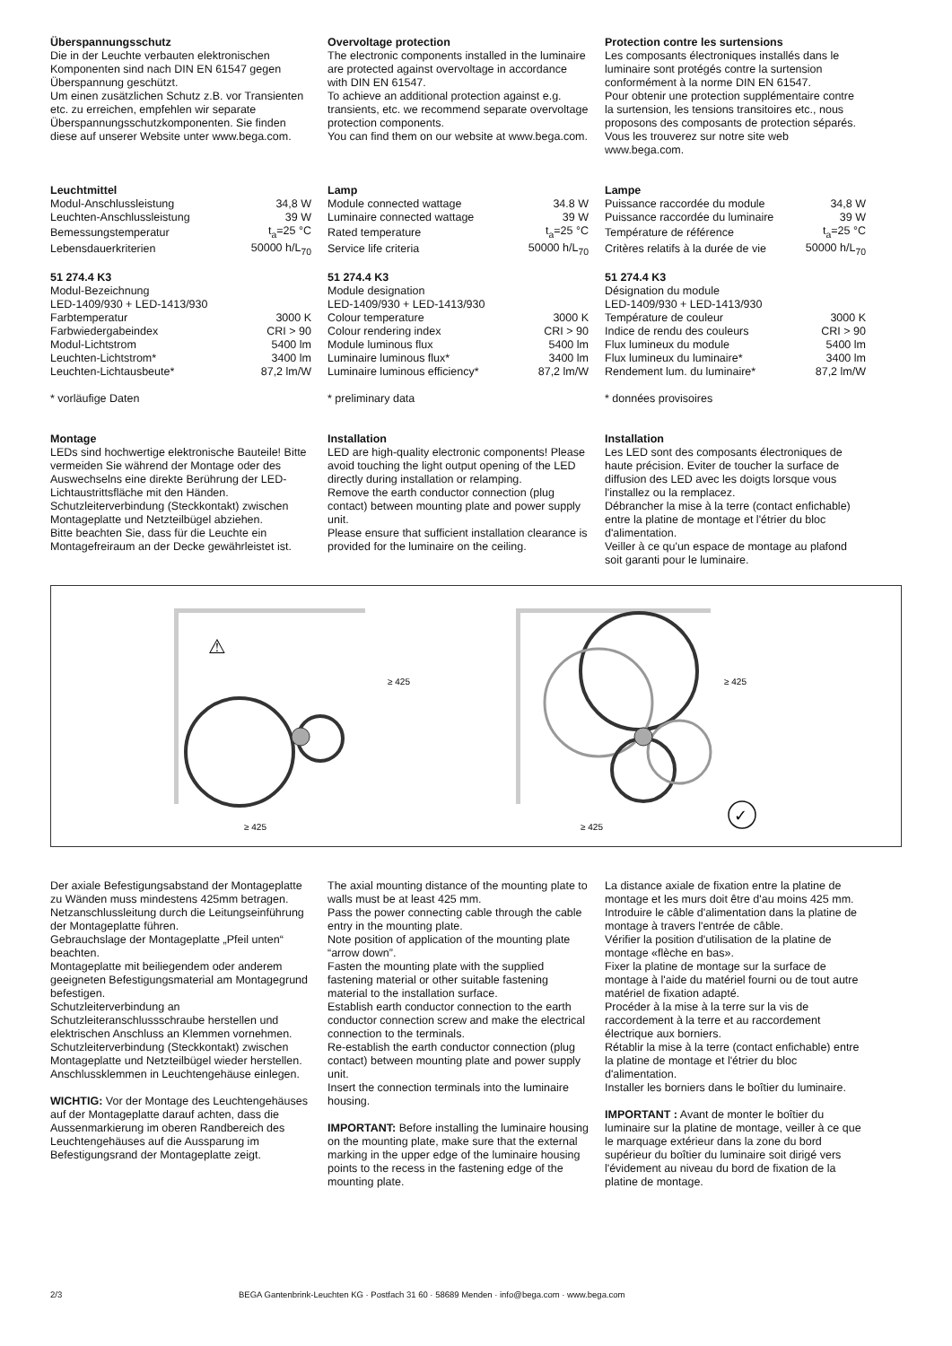Überspannungsschutz
Die in der Leuchte verbauten elektronischen Komponenten sind nach DIN EN 61547 gegen Überspannung geschützt.
Um einen zusätzlichen Schutz z.B. vor Transienten etc. zu erreichen, empfehlen wir separate Überspannungsschutzkomponenten. Sie finden diese auf unserer Website unter www.bega.com.
Overvoltage protection
The electronic components installed in the luminaire are protected against overvoltage in accordance with DIN EN 61547.
To achieve an additional protection against e.g. transients, etc. we recommend separate overvoltage protection components.
You can find them on our website at www.bega.com.
Protection contre les surtensions
Les composants électroniques installés dans le luminaire sont protégés contre la surtension conformément à la norme DIN EN 61547.
Pour obtenir une protection supplémentaire contre la surtension, les tensions transitoires etc., nous proposons des composants de protection séparés. Vous les trouverez sur notre site web www.bega.com.
Leuchtmittel
| Modul-Anschlussleistung | 34,8 W |
| Leuchten-Anschlussleistung | 39 W |
| Bemessungstemperatur | t<sub>a</sub>=25 °C |
| Lebensdauerkriterien | 50000 h/L<sub>70</sub> |
51 274.4 K3
Modul-Bezeichnung
LED-1409/930 + LED-1413/930
| Farbtemperatur | 3000 K |
| Farbwiedergabeindex | CRI > 90 |
| Modul-Lichtstrom | 5400 lm |
| Leuchten-Lichtstrom* | 3400 lm |
| Leuchten-Lichtausbeute* | 87,2 lm/W |
* vorläufige Daten
Lamp
| Module connected wattage | 34.8 W |
| Luminaire connected wattage | 39 W |
| Rated temperature | t<sub>a</sub>=25 °C |
| Service life criteria | 50000 h/L<sub>70</sub> |
51 274.4 K3
Module designation
LED-1409/930 + LED-1413/930
| Colour temperature | 3000 K |
| Colour rendering index | CRI > 90 |
| Module luminous flux | 5400 lm |
| Luminaire luminous flux* | 3400 lm |
| Luminaire luminous efficiency* | 87,2 lm/W |
* preliminary data
Lampe
| Puissance raccordée du module | 34,8 W |
| Puissance raccordée du luminaire | 39 W |
| Température de référence | t<sub>a</sub>=25 °C |
| Critères relatifs à la durée de vie | 50000 h/L<sub>70</sub> |
51 274.4 K3
Désignation du module
LED-1409/930 + LED-1413/930
| Température de couleur | 3000 K |
| Indice de rendu des couleurs | CRI > 90 |
| Flux lumineux du module | 5400 lm |
| Flux lumineux du luminaire* | 3400 lm |
| Rendement lum. du luminaire* | 87,2 lm/W |
* données provisoires
Montage
LEDs sind hochwertige elektronische Bauteile! Bitte vermeiden Sie während der Montage oder des Auswechselns eine direkte Berührung der LED-Lichtaustrittsfläche mit den Händen.
Schutzleiterverbindung (Steckkontakt) zwischen Montageplatte und Netzteilbügel abziehen.
Bitte beachten Sie, dass für die Leuchte ein Montagefreiraum an der Decke gewährleistet ist.
Installation
LED are high-quality electronic components! Please avoid touching the light output opening of the LED directly during installation or relamping.
Remove the earth conductor connection (plug contact) between mounting plate and power supply unit.
Please ensure that sufficient installation clearance is provided for the luminaire on the ceiling.
Installation
Les LED sont des composants électroniques de haute précision. Eviter de toucher la surface de diffusion des LED avec les doigts lorsque vous l'installez ou la remplacez.
Débrancher la mise à la terre (contact enfichable) entre la platine de montage et l'étrier du bloc d'alimentation.
Veiller à ce qu'un espace de montage au plafond soit garanti pour le luminaire.
⚠
≥ 425
≥ 425
≥ 425
≥ 425
✓
Der axiale Befestigungsabstand der Montageplatte zu Wänden muss mindestens 425mm betragen.
Netzanschlussleitung durch die Leitungseinführung der Montageplatte führen.
Gebrauchslage der Montageplatte „Pfeil unten“ beachten.
Montageplatte mit beiliegendem oder anderem geeigneten Befestigungsmaterial am Montagegrund befestigen.
Schutzleiterverbindung an Schutzleiteranschlussschraube herstellen und elektrischen Anschluss an Klemmen vornehmen.
Schutzleiterverbindung (Steckkontakt) zwischen Montageplatte und Netzteilbügel wieder herstellen.
Anschlussklemmen in Leuchtengehäuse einlegen.
WICHTIG: Vor der Montage des Leuchtengehäuses auf der Montageplatte darauf achten, dass die Aussenmarkierung im oberen Randbereich des Leuchtengehäuses auf die Aussparung im Befestigungsrand der Montageplatte zeigt.
The axial mounting distance of the mounting plate to walls must be at least 425 mm.
Pass the power connecting cable through the cable entry in the mounting plate.
Note position of application of the mounting plate “arrow down”.
Fasten the mounting plate with the supplied fastening material or other suitable fastening material to the installation surface.
Establish earth conductor connection to the earth conductor connection screw and make the electrical connection to the terminals.
Re-establish the earth conductor connection (plug contact) between mounting plate and power supply unit.
Insert the connection terminals into the luminaire housing.
IMPORTANT: Before installing the luminaire housing on the mounting plate, make sure that the external marking in the upper edge of the luminaire housing points to the recess in the fastening edge of the mounting plate.
La distance axiale de fixation entre la platine de montage et les murs doit être d'au moins 425 mm.
Introduire le câble d'alimentation dans la platine de montage à travers l'entrée de câble.
Vérifier la position d'utilisation de la platine de montage «flèche en bas».
Fixer la platine de montage sur la surface de montage à l'aide du matériel fourni ou de tout autre matériel de fixation adapté.
Procéder à la mise à la terre sur la vis de raccordement à la terre et au raccordement électrique aux borniers.
Rétablir la mise à la terre (contact enfichable) entre la platine de montage et l'étrier du bloc d'alimentation.
Installer les borniers dans le boîtier du luminaire.
IMPORTANT : Avant de monter le boîtier du luminaire sur la platine de montage, veiller à ce que le marquage extérieur dans la zone du bord supérieur du boîtier du luminaire soit dirigé vers l'évidement au niveau du bord de fixation de la platine de montage.
2/3 BEGA Gantenbrink-Leuchten KG · Postfach 31 60 · 58689 Menden · info@bega.com · www.bega.com